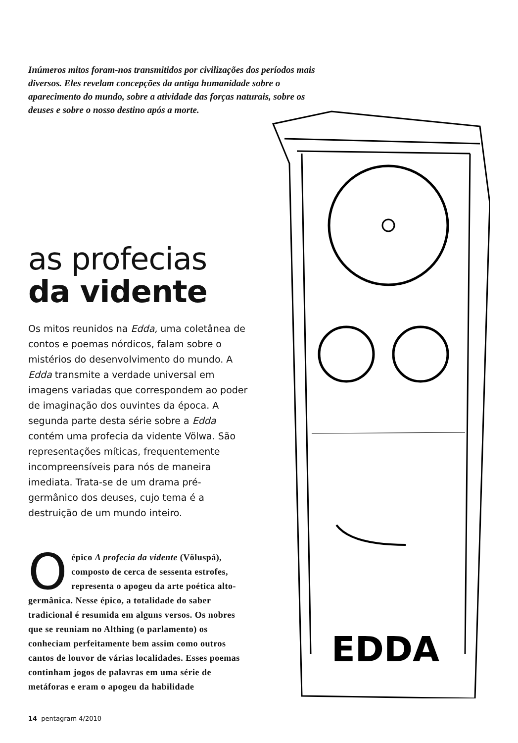Inúmeros mitos foram-nos transmitidos por civilizações dos períodos mais diversos. Eles revelam concepções da antiga humanidade sobre o aparecimento do mundo, sobre a atividade das forças naturais, sobre os deuses e sobre o nosso destino após a morte.
as profecias
da vidente
Os mitos reunidos na Edda, uma coletânea de contos e poemas nórdicos, falam sobre o mistérios do desenvolvimento do mundo. A Edda transmite a verdade universal em imagens variadas que correspondem ao poder de imaginação dos ouvintes da época. A segunda parte desta série sobre a Edda contém uma profecia da vidente Völwa. São representações míticas, frequentemente incompreensíveis para nós de maneira imediata. Trata-se de um drama pré-germânico dos deuses, cujo tema é a destruição de um mundo inteiro.
O épico A profecia da vidente (Völuspá), composto de cerca de sessenta estrofes, representa o apogeu da arte poética alto-germânica. Nesse épico, a totalidade do saber tradicional é resumida em alguns versos. Os nobres que se reuniam no Althing (o parlamento) os conheciam perfeitamente bem assim como outros cantos de louvor de várias localidades. Esses poemas continham jogos de palavras em uma série de metáforas e eram o apogeu da habilidade
EDDA
14 pentagram 4/2010